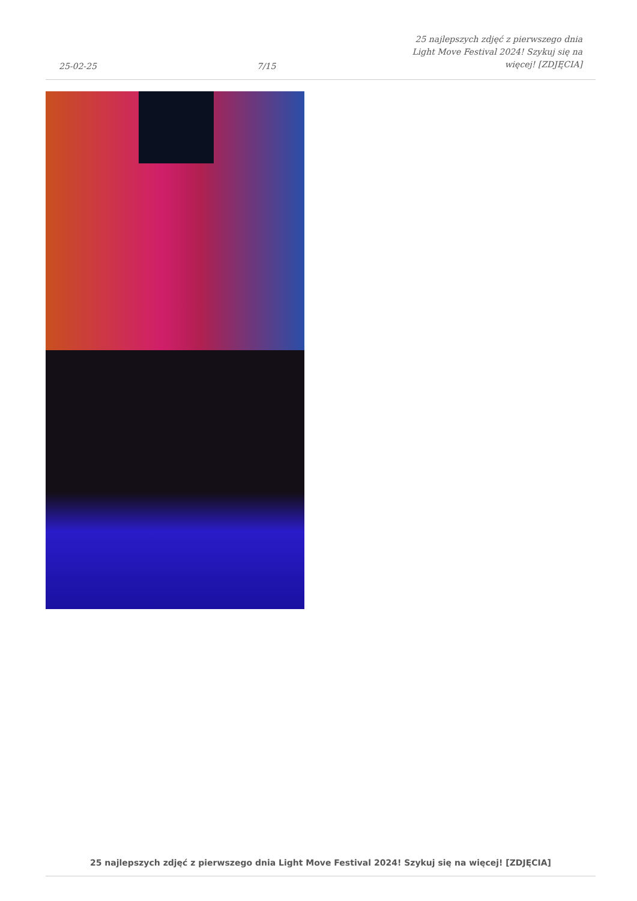25-02-25
7/15
25 najlepszych zdjęć z pierwszego dnia
Light Move Festival 2024! Szykuj się na
więcej! [ZDJĘCIA]
25 najlepszych zdjęć z pierwszego dnia Light Move Festival 2024! Szykuj się na więcej! [ZDJĘCIA]